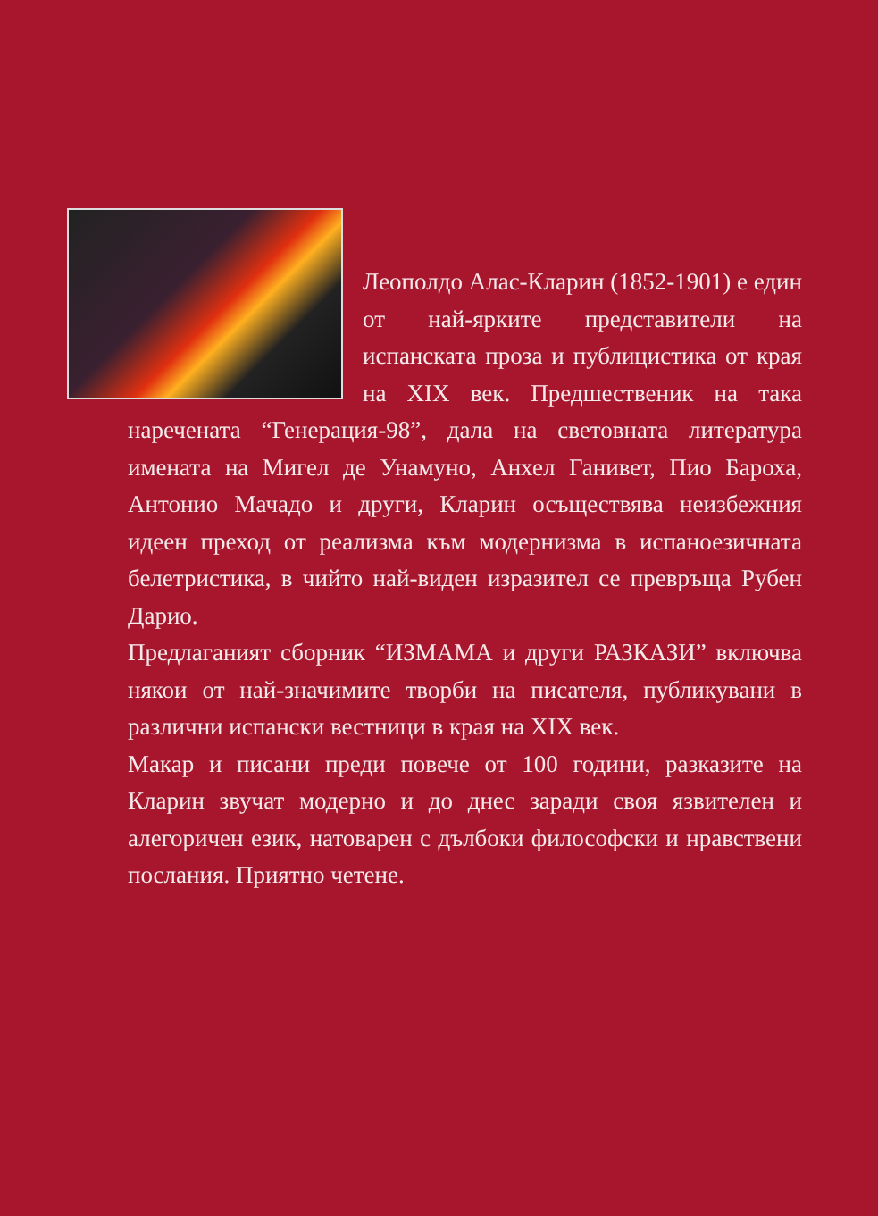Леополдо Алас-Кларин (1852-1901) е един от най-ярките представители на испанската проза и публицистика от края на XIX век. Предшественик на така наречената “Генерация-98”, дала на световната литература имената на Мигел де Унамуно, Анхел Ганивет, Пио Бароха, Антонио Мачадо и други, Кларин осъществява неизбежния идеен преход от реализма към модернизма в испаноезичната белетристика, в чийто най-виден изразител се превръща Рубен Дарио.
Предлаганият сборник “ИЗМАМА и други РАЗКАЗИ” включва някои от най-значимите творби на писателя, публикувани в различни испански вестници в края на XIX век.
Макар и писани преди повече от 100 години, разказите на Кларин звучат модерно и до днес заради своя язвителен и алегоричен език, натоварен с дълбоки философски и нравствени послания. Приятно четене.